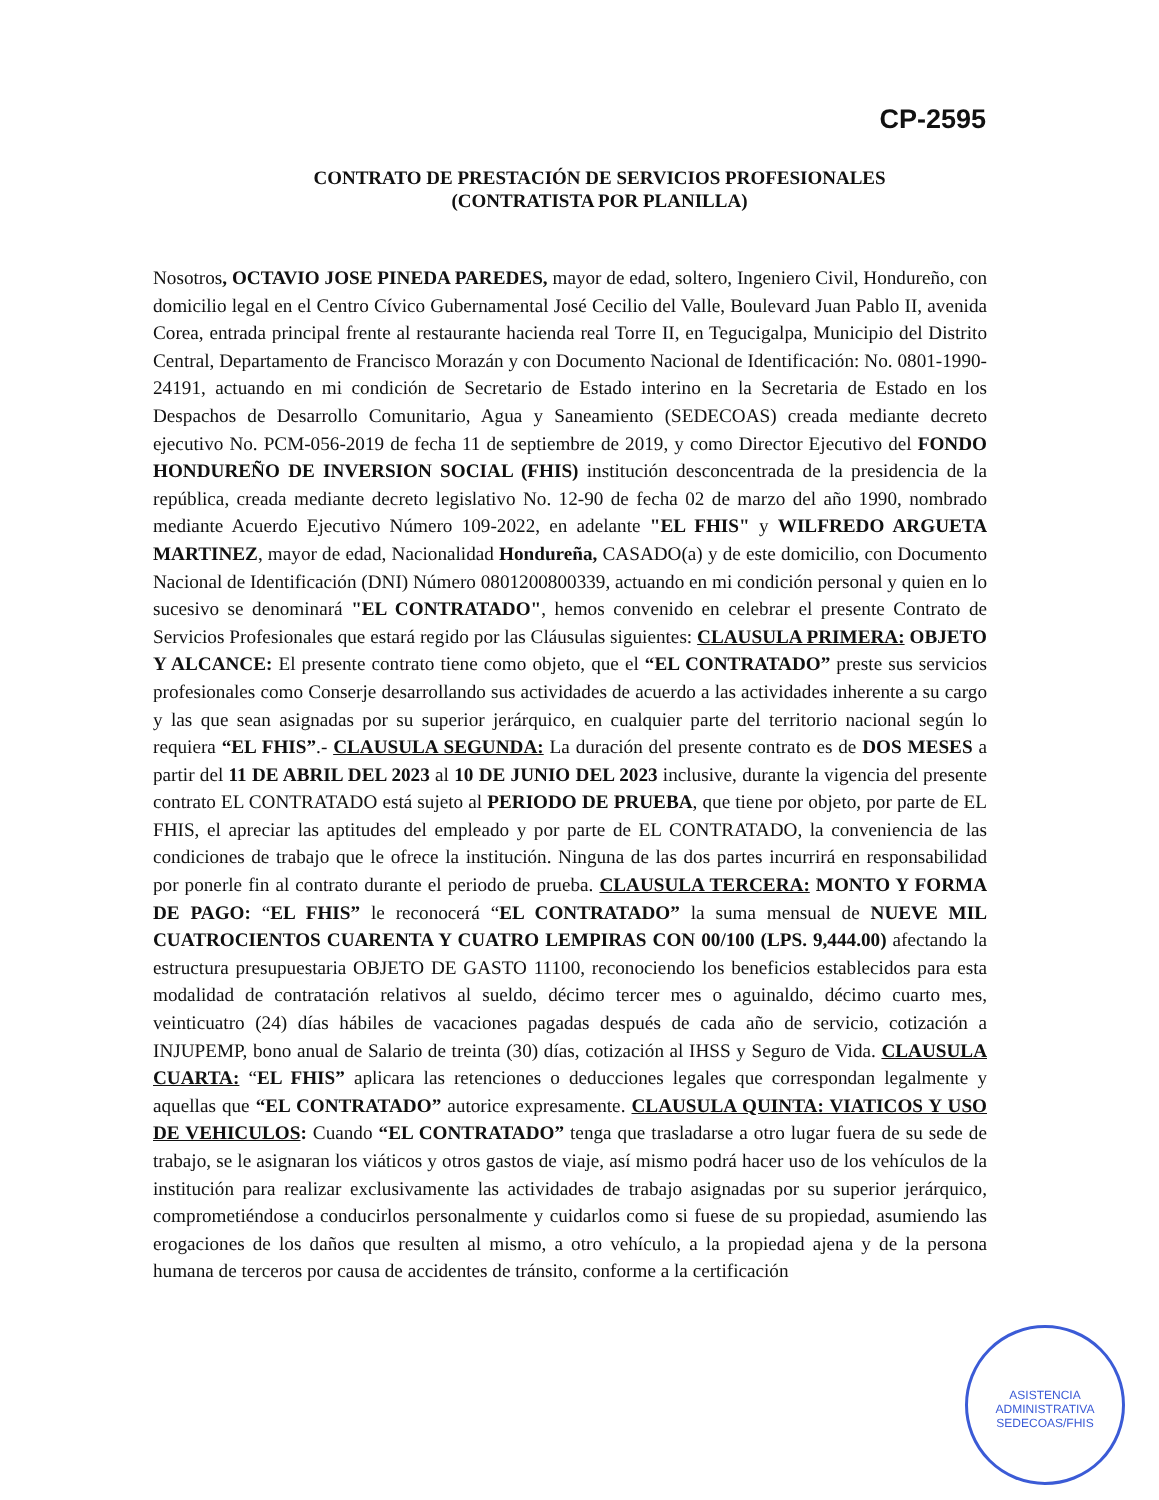CP-2595
CONTRATO DE PRESTACIÓN DE SERVICIOS PROFESIONALES
(CONTRATISTA POR PLANILLA)
Nosotros, OCTAVIO JOSE PINEDA PAREDES, mayor de edad, soltero, Ingeniero Civil, Hondureño, con domicilio legal en el Centro Cívico Gubernamental José Cecilio del Valle, Boulevard Juan Pablo II, avenida Corea, entrada principal frente al restaurante hacienda real Torre II, en Tegucigalpa, Municipio del Distrito Central, Departamento de Francisco Morazán y con Documento Nacional de Identificación: No. 0801-1990-24191, actuando en mi condición de Secretario de Estado interino en la Secretaria de Estado en los Despachos de Desarrollo Comunitario, Agua y Saneamiento (SEDECOAS) creada mediante decreto ejecutivo No. PCM-056-2019 de fecha 11 de septiembre de 2019, y como Director Ejecutivo del FONDO HONDUREÑO DE INVERSION SOCIAL (FHIS) institución desconcentrada de la presidencia de la república, creada mediante decreto legislativo No. 12-90 de fecha 02 de marzo del año 1990, nombrado mediante Acuerdo Ejecutivo Número 109-2022, en adelante "EL FHIS" y WILFREDO ARGUETA MARTINEZ, mayor de edad, Nacionalidad Hondureña, CASADO(a) y de este domicilio, con Documento Nacional de Identificación (DNI) Número 0801200800339, actuando en mi condición personal y quien en lo sucesivo se denominará "EL CONTRATADO", hemos convenido en celebrar el presente Contrato de Servicios Profesionales que estará regido por las Cláusulas siguientes: CLAUSULA PRIMERA: OBJETO Y ALCANCE: El presente contrato tiene como objeto, que el “EL CONTRATADO” preste sus servicios profesionales como Conserje desarrollando sus actividades de acuerdo a las actividades inherente a su cargo y las que sean asignadas por su superior jerárquico, en cualquier parte del territorio nacional según lo requiera “EL FHIS”.- CLAUSULA SEGUNDA: La duración del presente contrato es de DOS MESES a partir del 11 DE ABRIL DEL 2023 al 10 DE JUNIO DEL 2023 inclusive, durante la vigencia del presente contrato EL CONTRATADO está sujeto al PERIODO DE PRUEBA, que tiene por objeto, por parte de EL FHIS, el apreciar las aptitudes del empleado y por parte de EL CONTRATADO, la conveniencia de las condiciones de trabajo que le ofrece la institución. Ninguna de las dos partes incurrirá en responsabilidad por ponerle fin al contrato durante el periodo de prueba. CLAUSULA TERCERA: MONTO Y FORMA DE PAGO: “EL FHIS” le reconocerá “EL CONTRATADO” la suma mensual de NUEVE MIL CUATROCIENTOS CUARENTA Y CUATRO LEMPIRAS CON 00/100 (LPS. 9,444.00) afectando la estructura presupuestaria OBJETO DE GASTO 11100, reconociendo los beneficios establecidos para esta modalidad de contratación relativos al sueldo, décimo tercer mes o aguinaldo, décimo cuarto mes, veinticuatro (24) días hábiles de vacaciones pagadas después de cada año de servicio, cotización a INJUPEMP, bono anual de Salario de treinta (30) días, cotización al IHSS y Seguro de Vida. CLAUSULA CUARTA: “EL FHIS” aplicara las retenciones o deducciones legales que correspondan legalmente y aquellas que “EL CONTRATADO” autorice expresamente. CLAUSULA QUINTA: VIATICOS Y USO DE VEHICULOS: Cuando “EL CONTRATADO” tenga que trasladarse a otro lugar fuera de su sede de trabajo, se le asignaran los viáticos y otros gastos de viaje, así mismo podrá hacer uso de los vehículos de la institución para realizar exclusivamente las actividades de trabajo asignadas por su superior jerárquico, comprometiéndose a conducirlos personalmente y cuidarlos como si fuese de su propiedad, asumiendo las erogaciones de los daños que resulten al mismo, a otro vehículo, a la propiedad ajena y de la persona humana de terceros por causa de accidentes de tránsito, conforme a la certificación
ASISTENCIA ADMINISTRATIVA
SEDECOAS/FHIS